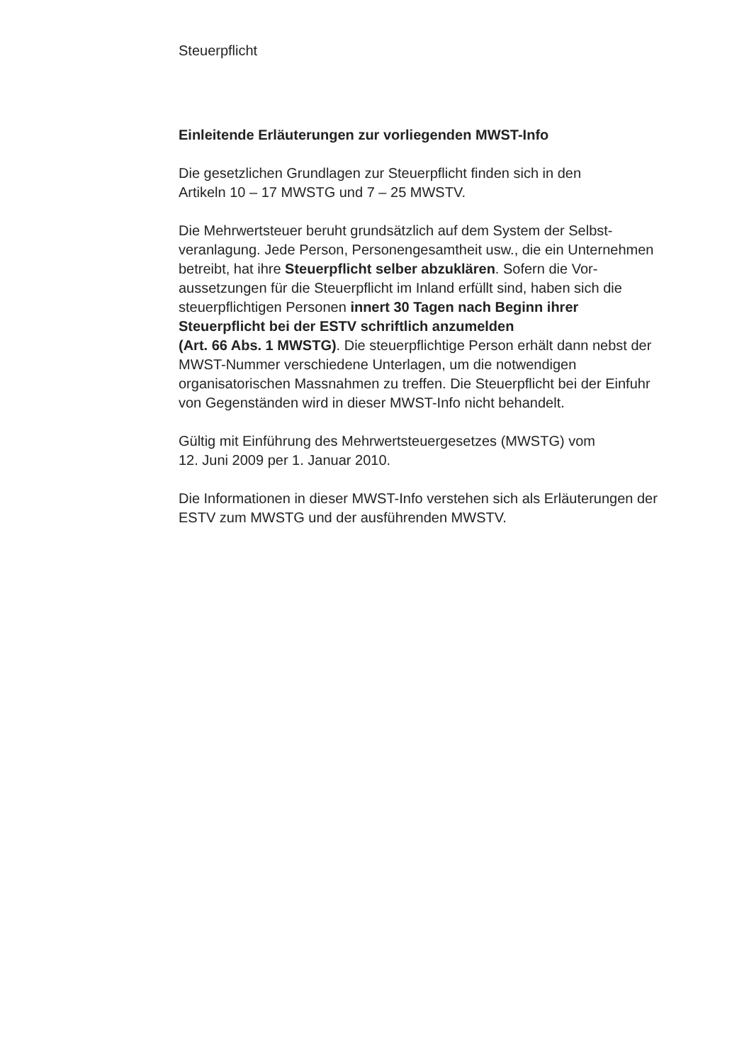Steuerpflicht
Einleitende Erläuterungen zur vorliegenden MWST-Info
Die gesetzlichen Grundlagen zur Steuerpflicht finden sich in den
Artikeln 10 – 17 MWSTG und 7 – 25 MWSTV.
Die Mehrwertsteuer beruht grundsätzlich auf dem System der Selbst-
veranlagung. Jede Person, Personengesamtheit usw., die ein Unternehmen
betreibt, hat ihre Steuerpflicht selber abzuklären. Sofern die Vor-
aussetzungen für die Steuerpflicht im Inland erfüllt sind, haben sich die
steuerpflichtigen Personen innert 30 Tagen nach Beginn ihrer
Steuerpflicht bei der ESTV schriftlich anzumelden
(Art. 66 Abs. 1 MWSTG). Die steuerpflichtige Person erhält dann nebst der
MWST-Nummer verschiedene Unterlagen, um die notwendigen
organisatorischen Massnahmen zu treffen. Die Steuerpflicht bei der Einfuhr
von Gegenständen wird in dieser MWST-Info nicht behandelt.
Gültig mit Einführung des Mehrwertsteuergesetzes (MWSTG) vom
12. Juni 2009 per 1. Januar 2010.
Die Informationen in dieser MWST-Info verstehen sich als Erläuterungen der
ESTV zum MWSTG und der ausführenden MWSTV.